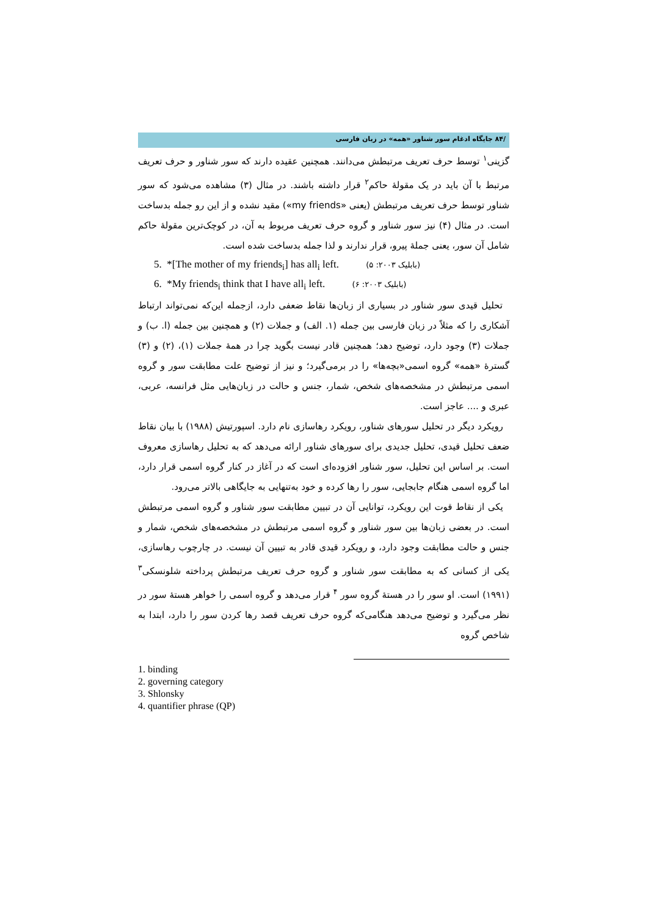/۸۴ جایگاه ادغام سور شناور «همه» در زبان فارسی
گزینی<sup>۱</sup> توسط حرف تعریف مرتبطش می‌دانند. همچنین عقیده دارند که سور شناور و حرف تعریف مرتبط با آن باید در یک مقولهٔ حاکم<sup>۲</sup> قرار داشته باشند. در مثال (۳) مشاهده می‌شود که سور شناور توسط حرف تعریف مرتبطش (یعنی «my friends») مقید نشده و از این رو جمله بدساخت است. در مثال (۴) نیز سور شناور و گروه حرف تعریف مربوط به آن، در کوچک‌ترین مقولهٔ حاکم شامل آن سور، یعنی جملهٔ پیرو، قرار ندارند و لذا جمله بدساخت شده است.
5. *[The mother of my friends<sub>i</sub>] has all<sub>i</sub> left. (بابلیک ۲۰۰۳: ۵)
6. *My friends<sub>i</sub> think that I have all<sub>i</sub> left. (بابلیک ۲۰۰۳: ۶)
تحلیل قیدی سور شناور در بسیاری از زبان‌ها نقاط ضعفی دارد، ازجمله این‌که نمی‌تواند ارتباط آشکاری را که مثلاً در زبان فارسی بین جمله (۱. الف) و جملات (۲) و همچنین بین جمله (ا. ب) و جملات (۳) وجود دارد، توضیح دهد؛ همچنین قادر نیست بگوید چرا در همهٔ جملات (۱)، (۲) و (۳) گسترهٔ «همه» گروه اسمی«بچه‌ها» را در برمی‌گیرد؛ و نیز از توضیح علت مطابقت سور و گروه اسمی مرتبطش در مشخصه‌های شخص، شمار، جنس و حالت در زبان‌هایی مثل فرانسه، عربی، عبری و .... عاجز است.
رویکرد دیگر در تحلیل سورهای شناور، رویکرد رهاسازی نام دارد. اسپورتیش (۱۹۸۸) با بیان نقاط ضعف تحلیل قیدی، تحلیل جدیدی برای سورهای شناور ارائه می‌دهد که به تحلیل رهاسازی معروف است. بر اساس این تحلیل، سور شناور افزوده‌ای است که در آغاز در کنار گروه اسمی قرار دارد، اما گروه اسمی هنگام جابجایی، سور را رها کرده و خود به‌تنهایی به جایگاهی بالاتر می‌رود.
یکی از نقاط قوت این رویکرد، توانایی آن در تبیین مطابقت سور شناور و گروه اسمی مرتبطش است. در بعضی زبان‌ها بین سور شناور و گروه اسمی مرتبطش در مشخصه‌های شخص، شمار و جنس و حالت مطابقت وجود دارد، و رویکرد قیدی قادر به تبیین آن نیست. در چارچوب رهاسازی، یکی از کسانی که به مطابقت سور شناور و گروه حرف تعریف مرتبطش پرداخته شلونسکی<sup>۳</sup> (۱۹۹۱) است. او سور را در هستهٔ گروه سور <sup>۴</sup> قرار می‌دهد و گروه اسمی را خواهر هستهٔ سور در نظر می‌گیرد و توضیح می‌دهد هنگامی‌که گروه حرف تعریف قصد رها کردن سور را دارد، ابتدا به شاخص گروه
1. binding
2. governing category
3. Shlonsky
4. quantifier phrase (QP)